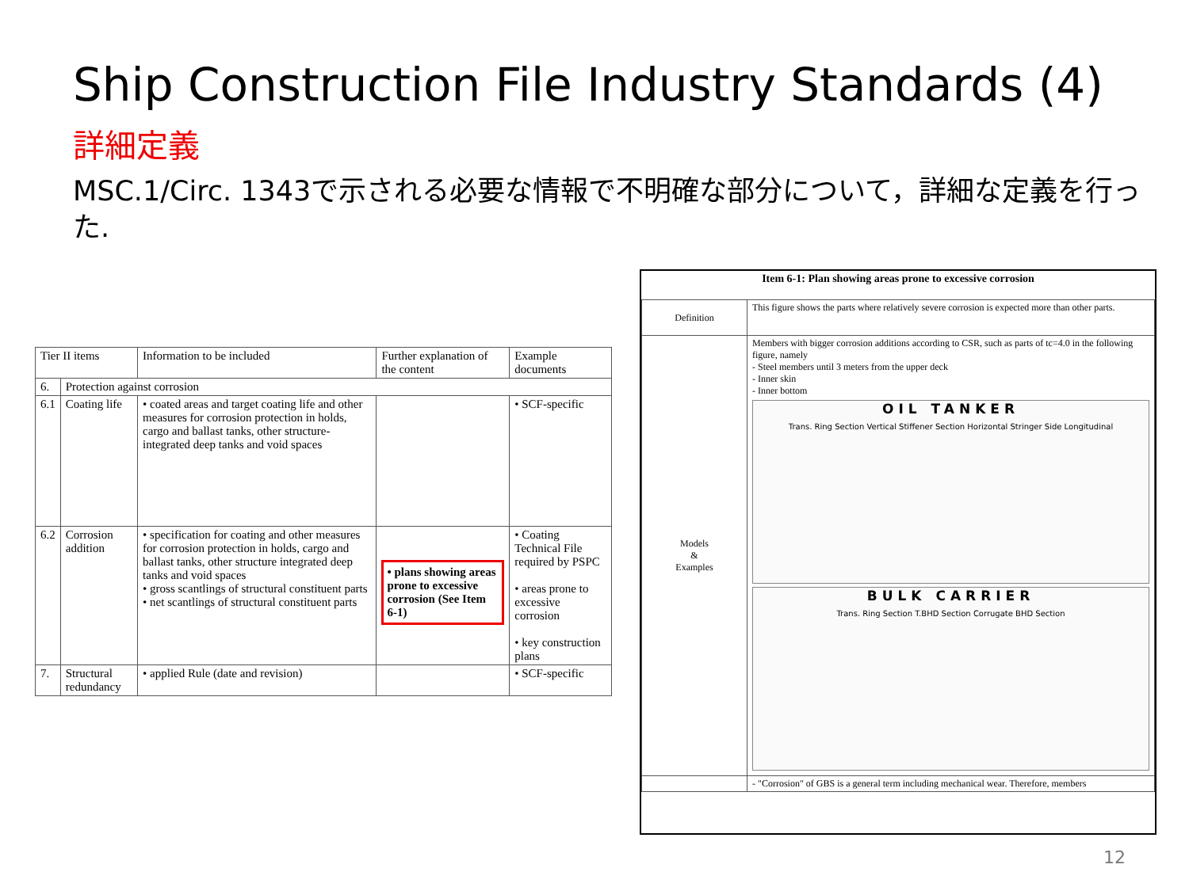Ship Construction File Industry Standards (4)
詳細定義
MSC.1/Circ. 1343で示される必要な情報で不明確な部分について，詳細な定義を行った.
| Tier II items | | Information to be included | Further explanation of the content | Example documents |
| 6. | Protection against corrosion | | | |
| 6.1 | Coating life | • coated areas and target coating life and other measures for corrosion protection in holds, cargo and ballast tanks, other structure-integrated deep tanks and void spaces | | • SCF-specific |
| 6.2 | Corrosion addition | • specification for coating and other measures for corrosion protection in holds, cargo and ballast tanks, other structure integrated deep tanks and void spaces • gross scantlings of structural constituent parts • net scantlings of structural constituent parts | • plans showing areas prone to excessive corrosion (See Item 6-1) | • Coating Technical File required by PSPC • areas prone to excessive corrosion • key construction plans |
| 7. | Structural redundancy | • applied Rule (date and revision) | | • SCF-specific |
Item 6-1: Plan showing areas prone to excessive corrosion
| Definition | This figure shows the parts where relatively severe corrosion is expected more than other parts. |
| Models & Examples | Members with bigger corrosion additions according to CSR, such as parts of tc=4.0 in the following figure, namely - Steel members until 3 meters from the upper deck - Inner skin - Inner bottom OIL TANKER Trans. Ring Section Vertical Stiffener Section Horizontal Stringer Side Longitudinal BULK CARRIER Trans. Ring Section T.BHD Section Corrugate BHD Section |
| | - "Corrosion" of GBS is a general term including mechanical wear. Therefore, members |
12